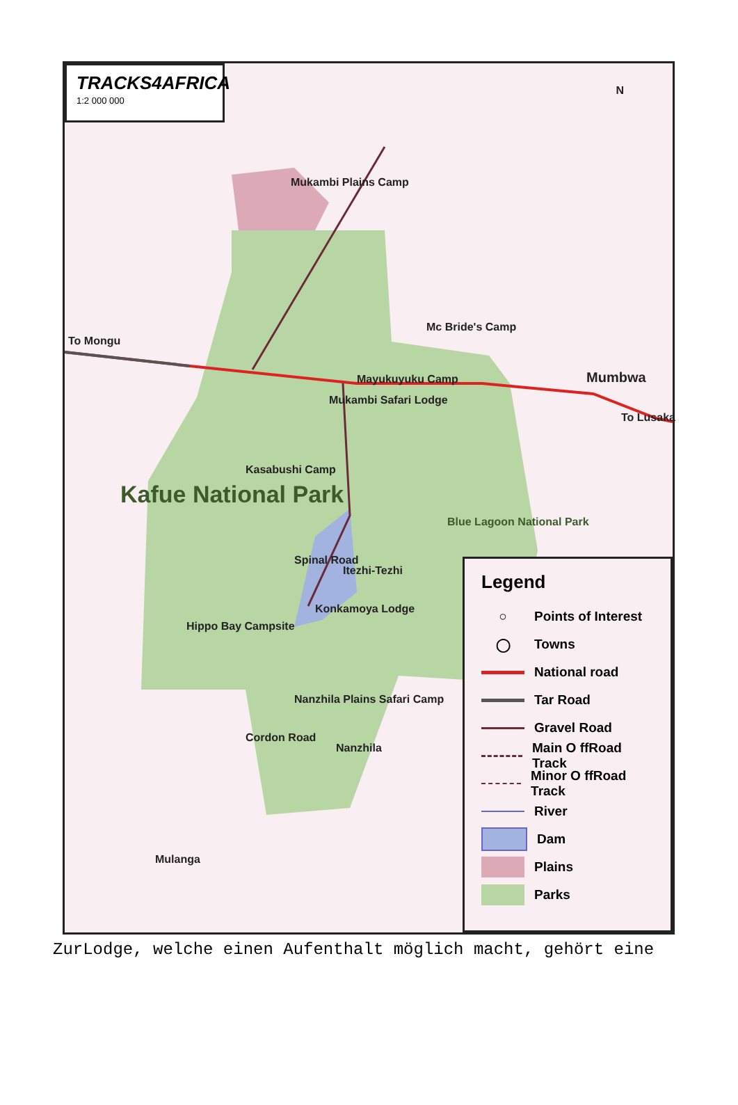TRACKS4AFRICA
1:2 000 000
N
Mukambi Plains Camp
To Mongu
Mc Bride's Camp
Mayukuyuku Camp
Mukambi Safari Lodge
Mumbwa
To Lusaka
Kasabushi Camp
Kafue National Park
Blue Lagoon National Park
Spinal Road
Itezhi-Tezhi
Konkamoya Lodge
Hippo Bay Campsite
Nanzhila Plains Safari Camp
Cordon Road
Nanzhila
Mulanga
Legend
○ Points of Interest
◯ Towns
National road
Tar Road
Gravel Road
Main O ffRoad Track
Minor O ffRoad Track
River
Dam
Plains
Parks
ZurLodge, welche einen Aufenthalt möglich macht, gehört eine